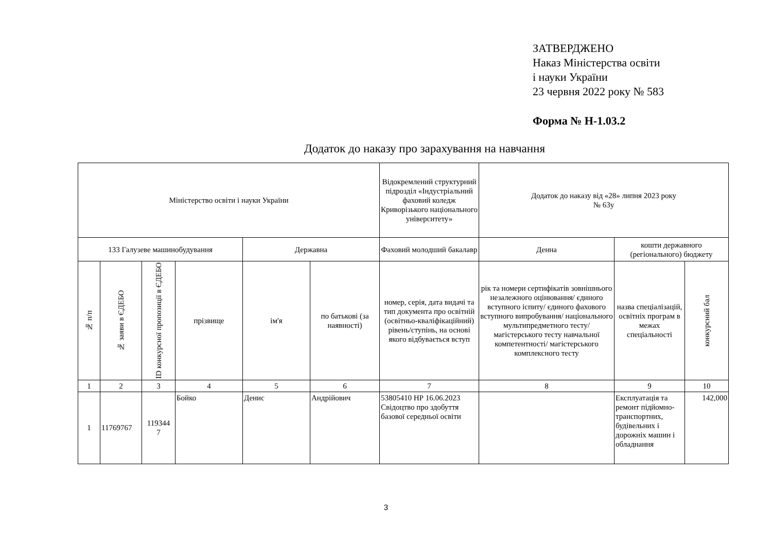ЗАТВЕРДЖЕНО
Наказ Міністерства освіти
і науки України
23 червня 2022 року № 583
Форма № Н-1.03.2
Додаток до наказу про зарахування на навчання
| Міністерство освіти і науки України | | | | | | Відокремлений структурний підрозділ «Індустріальний фаховий коледж Криворізького національного університету» | Додаток до наказу від «28» липня 2023 року № 63у | | |
| 133 Галузеве машинобудування | | | | Державна | | Фаховий молодший бакалавр | Денна | кошти державного (регіонального) бюджету | |
| № п/п | № заяви в ЄДЕБО | ID конкурсної пропозиції в ЄДЕБО | прізвище | ім'я | по батькові (за наявності) | номер, серія, дата видачі та тип документа про освітній (освітньо-кваліфікаційний) рівень/ступінь, на основі якого відбувається вступ | рік та номери сертифікатів зовнішнього незалежного оцінювання/ єдиного вступного іспиту/ єдиного фахового вступного випробування/ національного мультипредметного тесту/ магістерського тесту навчальної компетентності/ магістерського комплексного тесту | назва спеціалізацій, освітніх програм в межах спеціальності | конкурсний бал |
| 1 | 2 | 3 | 4 | 5 | 6 | 7 | 8 | 9 | 10 |
| 1 | 11769767 | 119344 7 | Бойко | Денис | Андрійович | 53805410 НР 16.06.2023 Свідоцтво про здобуття базової середньої освіти | | Експлуатація та ремонт підйомно-транспортних, будівельних і дорожніх машин і обладнання | 142,000 |
3